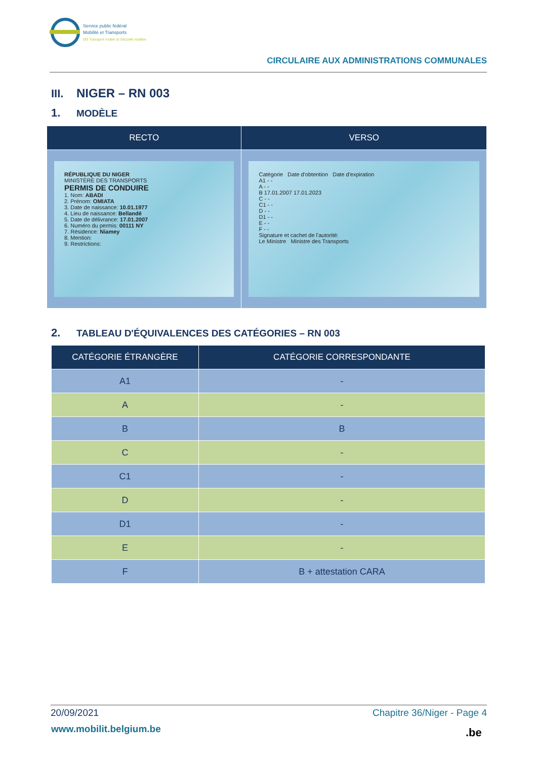Service public fédéral
Mobilité et Transports
DG Transport routier et Sécurité routière
CIRCULAIRE AUX ADMINISTRATIONS COMMUNALES
III. NIGER – RN 003
1. MODÈLE
| RECTO | VERSO |
| --- | --- |
| RÉPUBLIQUE DU NIGER MINISTÈRE DES TRANSPORTS PERMIS DE CONDUIRE 1. Nom: ABADI 2. Prénom: OMIATA 3. Date de naissance: 10.01.1977 4. Lieu de naissance: Bellandé 5. Date de délivrance: 17.01.2007 6. Numéro du permis: 00111 NY 7. Résidence: Niamey 8. Mention: 9. Restrictions: | Catégorie Date d'obtention Date d'expiration A1 - - A - - B 17.01.2007 17.01.2023 C - - C1 - - D - - D1 - - E - - F - - Signature et cachet de l'autorité: Le Ministre Ministre des Transports |
2. TABLEAU D'ÉQUIVALENCES DES CATÉGORIES – RN 003
| CATÉGORIE ÉTRANGÈRE | CATÉGORIE CORRESPONDANTE |
| --- | --- |
| A1 | - |
| A | - |
| B | B |
| C | - |
| C1 | - |
| D | - |
| D1 | - |
| E | - |
| F | B + attestation CARA |
20/09/2021 Chapitre 36/Niger - Page 4
www.mobilit.belgium.be .be